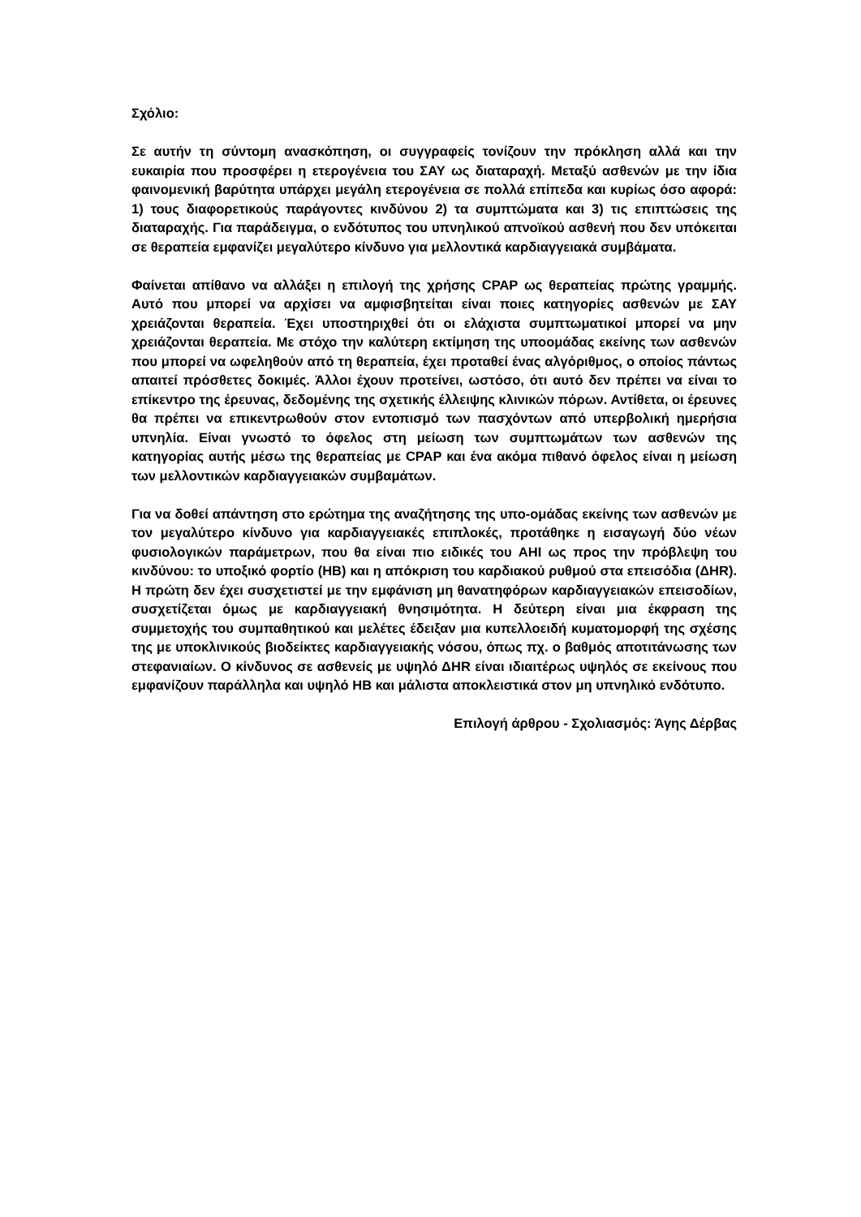Σχόλιο:
Σε αυτήν τη σύντομη ανασκόπηση, οι συγγραφείς τονίζουν την πρόκληση αλλά και την ευκαιρία που προσφέρει η ετερογένεια του ΣΑΥ ως διαταραχή. Μεταξύ ασθενών με την ίδια φαινομενική βαρύτητα υπάρχει μεγάλη ετερογένεια σε πολλά επίπεδα και κυρίως όσο αφορά: 1) τους διαφορετικούς παράγοντες κινδύνου 2) τα συμπτώματα και 3) τις επιπτώσεις της διαταραχής. Για παράδειγμα, ο ενδότυπος του υπνηλικού απνοϊκού ασθενή που δεν υπόκειται σε θεραπεία εμφανίζει μεγαλύτερο κίνδυνο για μελλοντικά καρδιαγγειακά συμβάματα.
Φαίνεται απίθανο να αλλάξει η επιλογή της χρήσης CPAP ως θεραπείας πρώτης γραμμής. Αυτό που μπορεί να αρχίσει να αμφισβητείται είναι ποιες κατηγορίες ασθενών με ΣΑΥ χρειάζονται θεραπεία. Έχει υποστηριχθεί ότι οι ελάχιστα συμπτωματικοί μπορεί να μην χρειάζονται θεραπεία. Με στόχο την καλύτερη εκτίμηση της υποομάδας εκείνης των ασθενών που μπορεί να ωφεληθούν από τη θεραπεία, έχει προταθεί ένας αλγόριθμος, ο οποίος πάντως απαιτεί πρόσθετες δοκιμές. Άλλοι έχουν προτείνει, ωστόσο, ότι αυτό δεν πρέπει να είναι το επίκεντρο της έρευνας, δεδομένης της σχετικής έλλειψης κλινικών πόρων. Αντίθετα, οι έρευνες θα πρέπει να επικεντρωθούν στον εντοπισμό των πασχόντων από υπερβολική ημερήσια υπνηλία. Είναι γνωστό το όφελος στη μείωση των συμπτωμάτων των ασθενών της κατηγορίας αυτής μέσω της θεραπείας με CPAP και ένα ακόμα πιθανό όφελος είναι η μείωση των μελλοντικών καρδιαγγειακών συμβαμάτων.
Για να δοθεί απάντηση στο ερώτημα της αναζήτησης της υπο-ομάδας εκείνης των ασθενών με τον μεγαλύτερο κίνδυνο για καρδιαγγειακές επιπλοκές, προτάθηκε η εισαγωγή δύο νέων φυσιολογικών παράμετρων, που θα είναι πιο ειδικές του AHI ως προς την πρόβλεψη του κινδύνου: το υποξικό φορτίο (HB) και η απόκριση του καρδιακού ρυθμού στα επεισόδια (ΔHR). Η πρώτη δεν έχει συσχετιστεί με την εμφάνιση μη θανατηφόρων καρδιαγγειακών επεισοδίων, συσχετίζεται όμως με καρδιαγγειακή θνησιμότητα. Η δεύτερη είναι μια έκφραση της συμμετοχής του συμπαθητικού και μελέτες έδειξαν μια κυπελλοειδή κυματομορφή της σχέσης της με υποκλινικούς βιοδείκτες καρδιαγγειακής νόσου, όπως πχ. ο βαθμός αποτιτάνωσης των στεφανιαίων. Ο κίνδυνος σε ασθενείς με υψηλό ΔHR είναι ιδιαιτέρως υψηλός σε εκείνους που εμφανίζουν παράλληλα και υψηλό HB και μάλιστα αποκλειστικά στον μη υπνηλικό ενδότυπο.
Επιλογή άρθρου - Σχολιασμός: Άγης Δέρβας